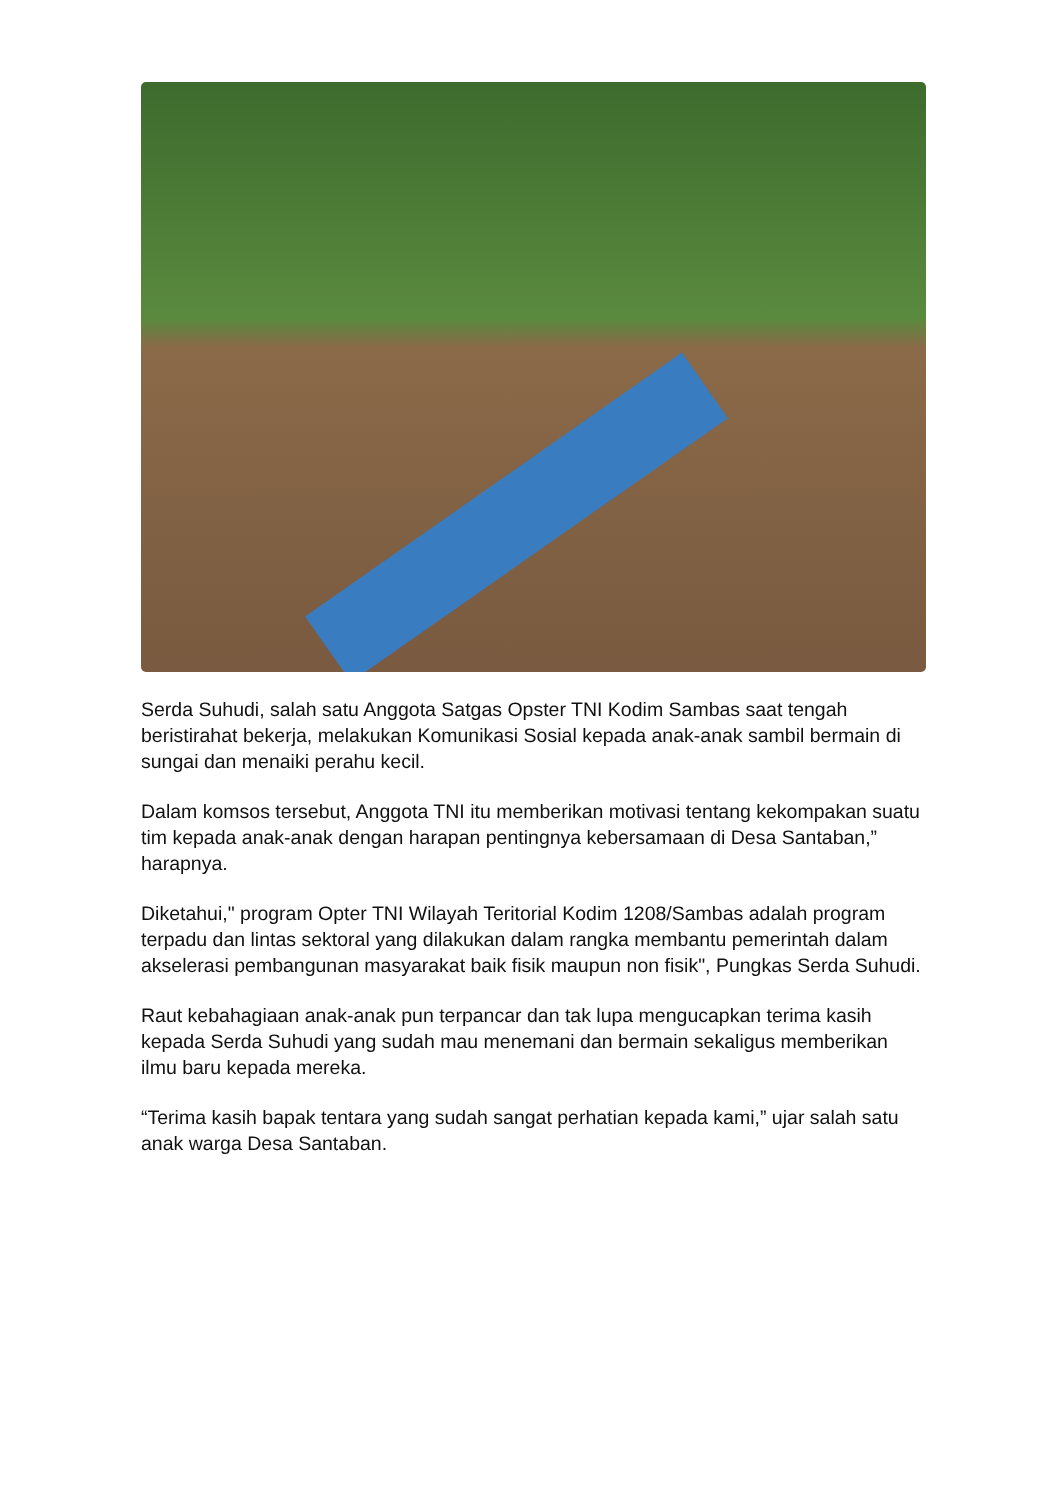Serda Suhudi, salah satu Anggota Satgas Opster TNI Kodim Sambas saat tengah beristirahat bekerja, melakukan Komunikasi Sosial kepada anak-anak sambil bermain di sungai dan menaiki perahu kecil.
Dalam komsos tersebut, Anggota TNI itu memberikan motivasi tentang kekompakan suatu tim kepada anak-anak dengan harapan pentingnya kebersamaan di Desa Santaban,” harapnya.
Diketahui," program Opter TNI Wilayah Teritorial Kodim 1208/Sambas adalah program terpadu dan lintas sektoral yang dilakukan dalam rangka membantu pemerintah dalam akselerasi pembangunan masyarakat baik fisik maupun non fisik", Pungkas Serda Suhudi.
Raut kebahagiaan anak-anak pun terpancar dan tak lupa mengucapkan terima kasih kepada Serda Suhudi yang sudah mau menemani dan bermain sekaligus memberikan ilmu baru kepada mereka.
“Terima kasih bapak tentara yang sudah sangat perhatian kepada kami,” ujar salah satu anak warga Desa Santaban.